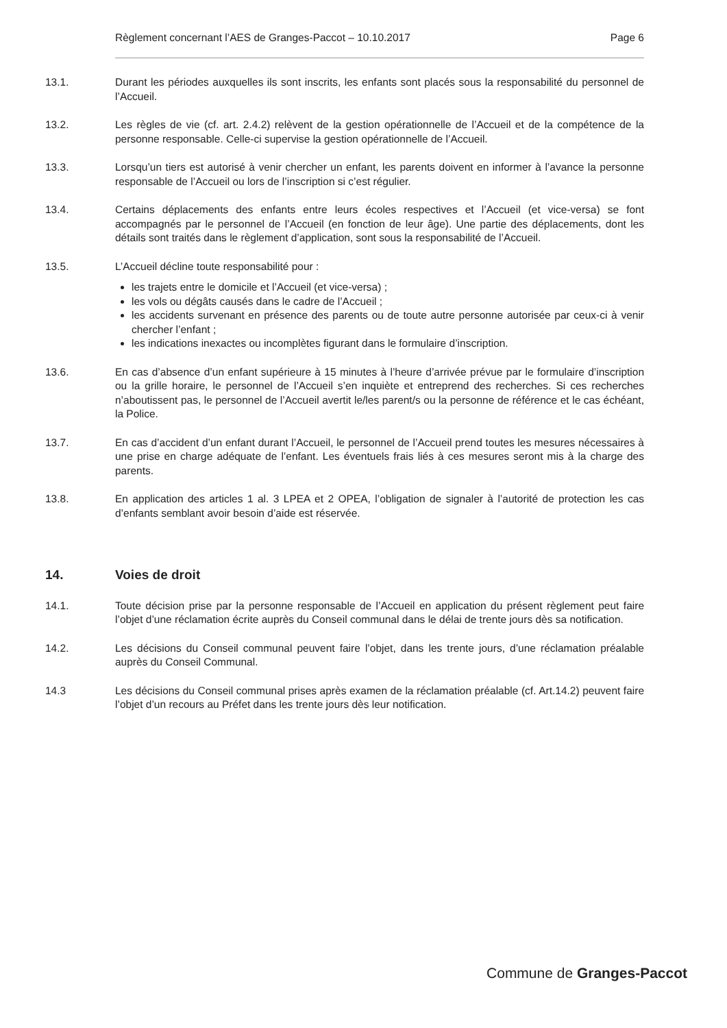Règlement concernant l’AES de Granges-Paccot – 10.10.2017 Page 6
13.1. Durant les périodes auxquelles ils sont inscrits, les enfants sont placés sous la responsabilité du personnel de l’Accueil.
13.2. Les règles de vie (cf. art. 2.4.2) relèvent de la gestion opérationnelle de l’Accueil et de la compétence de la personne responsable. Celle-ci supervise la gestion opérationnelle de l’Accueil.
13.3. Lorsqu’un tiers est autorisé à venir chercher un enfant, les parents doivent en informer à l’avance la personne responsable de l’Accueil ou lors de l’inscription si c’est régulier.
13.4. Certains déplacements des enfants entre leurs écoles respectives et l’Accueil (et vice-versa) se font accompagnés par le personnel de l’Accueil (en fonction de leur âge). Une partie des déplacements, dont les détails sont traités dans le règlement d’application, sont sous la responsabilité de l’Accueil.
13.5. L’Accueil décline toute responsabilité pour :
les trajets entre le domicile et l’Accueil (et vice-versa) ;
les vols ou dégâts causés dans le cadre de l’Accueil ;
les accidents survenant en présence des parents ou de toute autre personne autorisée par ceux-ci à venir chercher l’enfant ;
les indications inexactes ou incomplètes figurant dans le formulaire d’inscription.
13.6. En cas d’absence d’un enfant supérieure à 15 minutes à l’heure d’arrivée prévue par le formulaire d’inscription ou la grille horaire, le personnel de l’Accueil s’en inquiète et entreprend des recherches. Si ces recherches n’aboutissent pas, le personnel de l’Accueil avertit le/les parent/s ou la personne de référence et le cas échéant, la Police.
13.7. En cas d’accident d’un enfant durant l’Accueil, le personnel de l’Accueil prend toutes les mesures nécessaires à une prise en charge adéquate de l’enfant. Les éventuels frais liés à ces mesures seront mis à la charge des parents.
13.8. En application des articles 1 al. 3 LPEA et 2 OPEA, l’obligation de signaler à l’autorité de protection les cas d’enfants semblant avoir besoin d’aide est réservée.
14. Voies de droit
14.1. Toute décision prise par la personne responsable de l’Accueil en application du présent règlement peut faire l’objet d’une réclamation écrite auprès du Conseil communal dans le délai de trente jours dès sa notification.
14.2. Les décisions du Conseil communal peuvent faire l’objet, dans les trente jours, d’une réclamation préalable auprès du Conseil Communal.
14.3 Les décisions du Conseil communal prises après examen de la réclamation préalable (cf. Art.14.2) peuvent faire l’objet d’un recours au Préfet dans les trente jours dès leur notification.
Commune de Granges-Paccot